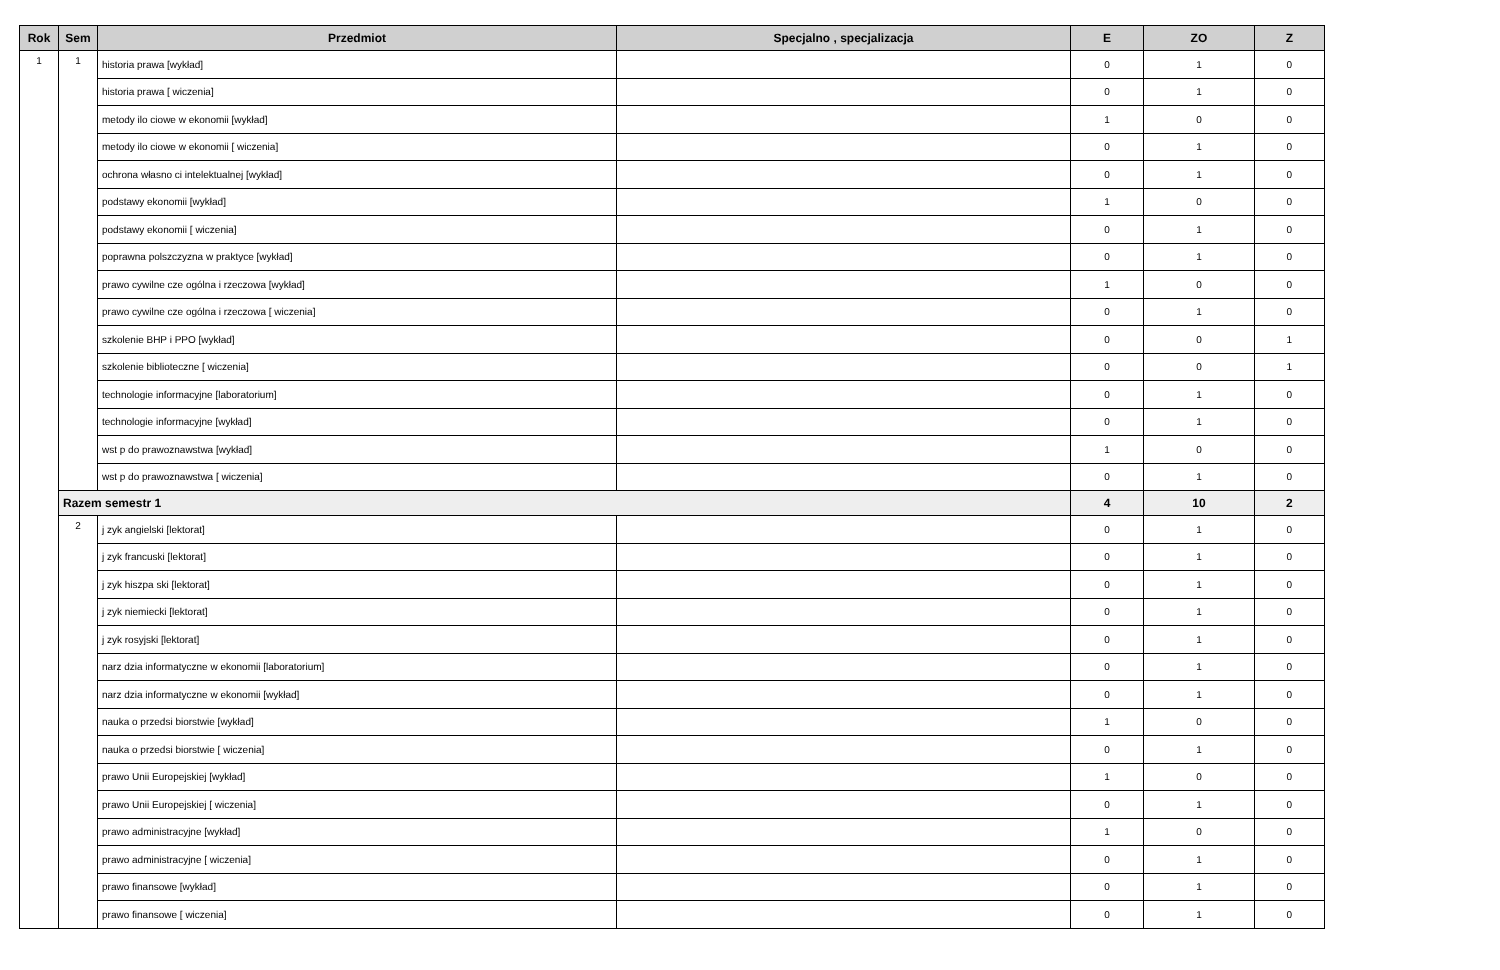| Rok | Sem | Przedmiot | Specjalno , specjalizacja | E | ZO | Z |
| --- | --- | --- | --- | --- | --- | --- |
| 1 | 1 | historia prawa [wykład] | | 0 | 1 | 0 |
| | | historia prawa [ wiczenia] | | 0 | 1 | 0 |
| | | metody ilo ciowe w ekonomii [wykład] | | 1 | 0 | 0 |
| | | metody ilo ciowe w ekonomii [ wiczenia] | | 0 | 1 | 0 |
| | | ochrona własno ci intelektualnej [wykład] | | 0 | 1 | 0 |
| | | podstawy ekonomii [wykład] | | 1 | 0 | 0 |
| | | podstawy ekonomii [ wiczenia] | | 0 | 1 | 0 |
| | | poprawna polszczyzna w praktyce [wykład] | | 0 | 1 | 0 |
| | | prawo cywilne cze ogólna i rzeczowa [wykład] | | 1 | 0 | 0 |
| | | prawo cywilne cze ogólna i rzeczowa [ wiczenia] | | 0 | 1 | 0 |
| | | szkolenie BHP i PPO [wykład] | | 0 | 0 | 1 |
| | | szkolenie biblioteczne [ wiczenia] | | 0 | 0 | 1 |
| | | technologie informacyjne [laboratorium] | | 0 | 1 | 0 |
| | | technologie informacyjne [wykład] | | 0 | 1 | 0 |
| | | wst p do prawoznawstwa [wykład] | | 1 | 0 | 0 |
| | | wst p do prawoznawstwa [ wiczenia] | | 0 | 1 | 0 |
| | Razem semestr 1 | | | 4 | 10 | 2 |
| | 2 | j zyk angielski [lektorat] | | 0 | 1 | 0 |
| | | j zyk francuski [lektorat] | | 0 | 1 | 0 |
| | | j zyk hiszpa ski [lektorat] | | 0 | 1 | 0 |
| | | j zyk niemiecki [lektorat] | | 0 | 1 | 0 |
| | | j zyk rosyjski [lektorat] | | 0 | 1 | 0 |
| | | narz dzia informatyczne w ekonomii [laboratorium] | | 0 | 1 | 0 |
| | | narz dzia informatyczne w ekonomii [wykład] | | 0 | 1 | 0 |
| | | nauka o przedsi biorstwie [wykład] | | 1 | 0 | 0 |
| | | nauka o przedsi biorstwie [ wiczenia] | | 0 | 1 | 0 |
| | | prawo Unii Europejskiej [wykład] | | 1 | 0 | 0 |
| | | prawo Unii Europejskiej [ wiczenia] | | 0 | 1 | 0 |
| | | prawo administracyjne [wykład] | | 1 | 0 | 0 |
| | | prawo administracyjne [ wiczenia] | | 0 | 1 | 0 |
| | | prawo finansowe [wykład] | | 0 | 1 | 0 |
| | | prawo finansowe [ wiczenia] | | 0 | 1 | 0 |